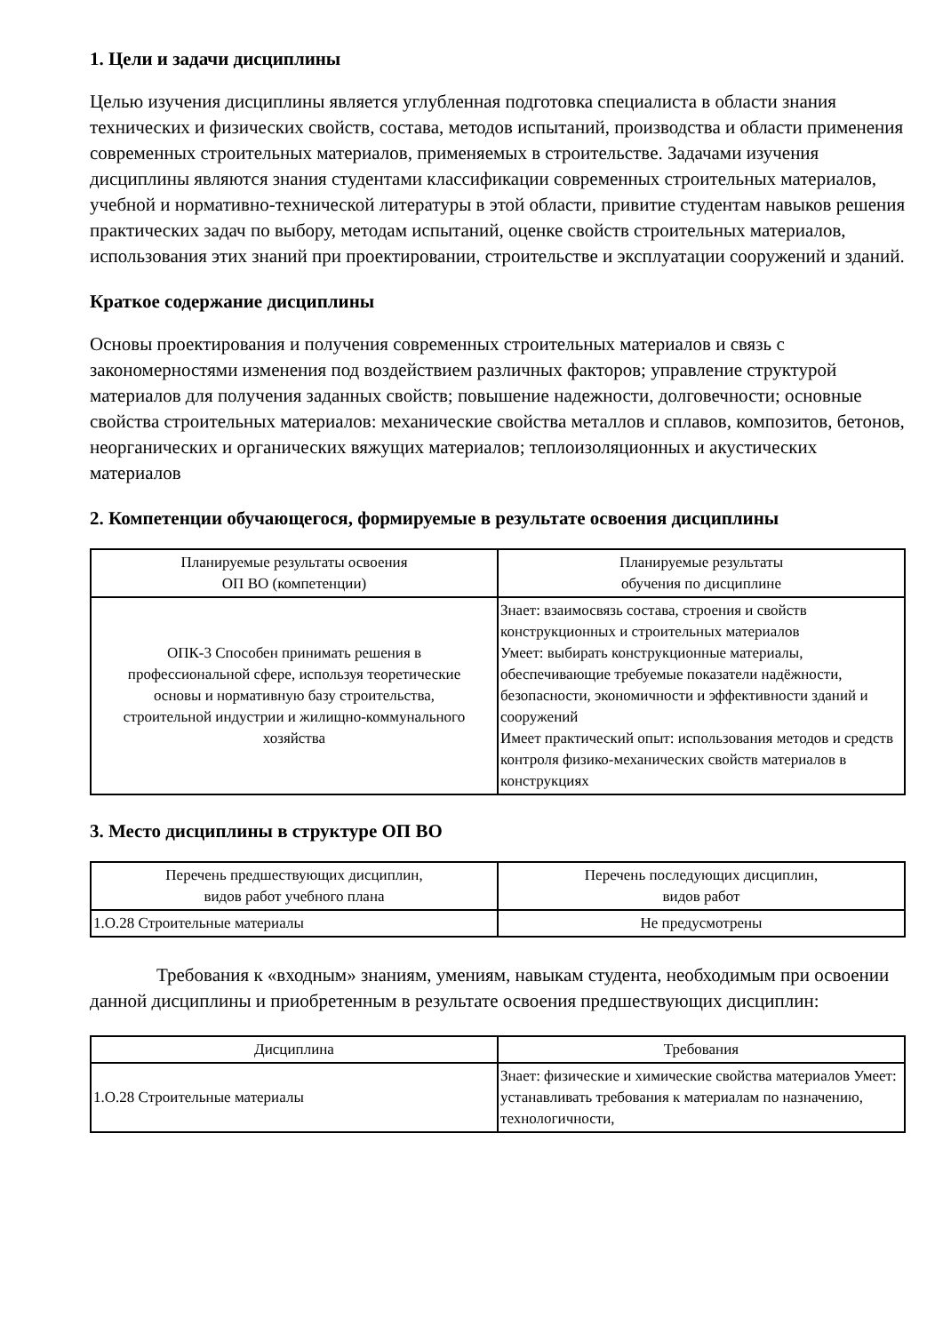1. Цели и задачи дисциплины
Целью изучения дисциплины является углубленная подготовка специалиста в области знания технических и физических свойств, состава, методов испытаний, производства и области применения современных строительных материалов, применяемых в строительстве. Задачами изучения дисциплины являются знания студентами классификации современных строительных материалов, учебной и нормативно-технической литературы в этой области, привитие студентам навыков решения практических задач по выбору, методам испытаний, оценке свойств строительных материалов, использования этих знаний при проектировании, строительстве и эксплуатации сооружений и зданий.
Краткое содержание дисциплины
Основы проектирования и получения современных строительных материалов и связь с закономерностями изменения под воздействием различных факторов; управление структурой материалов для получения заданных свойств; повышение надежности, долговечности; основные свойства строительных материалов: механические свойства металлов и сплавов, композитов, бетонов, неорганических и органических вяжущих материалов; теплоизоляционных и акустических материалов
2. Компетенции обучающегося, формируемые в результате освоения дисциплины
| Планируемые результаты освоения ОП ВО (компетенции) | Планируемые результаты обучения по дисциплине |
| --- | --- |
| ОПК-3 Способен принимать решения в профессиональной сфере, используя теоретические основы и нормативную базу строительства, строительной индустрии и жилищно-коммунального хозяйства | Знает: взаимосвязь состава, строения и свойств конструкционных и строительных материалов Умеет: выбирать конструкционные материалы, обеспечивающие требуемые показатели надёжности, безопасности, экономичности и эффективности зданий и сооружений Имеет практический опыт: использования методов и средств контроля физико-механических свойств материалов в конструкциях |
3. Место дисциплины в структуре ОП ВО
| Перечень предшествующих дисциплин, видов работ учебного плана | Перечень последующих дисциплин, видов работ |
| --- | --- |
| 1.О.28 Строительные материалы | Не предусмотрены |
Требования к «входным» знаниям, умениям, навыкам студента, необходимым при освоении данной дисциплины и приобретенным в результате освоения предшествующих дисциплин:
| Дисциплина | Требования |
| --- | --- |
| 1.О.28 Строительные материалы | Знает: физические и химические свойства материалов Умеет: устанавливать требования к материалам по назначению, технологичности, |